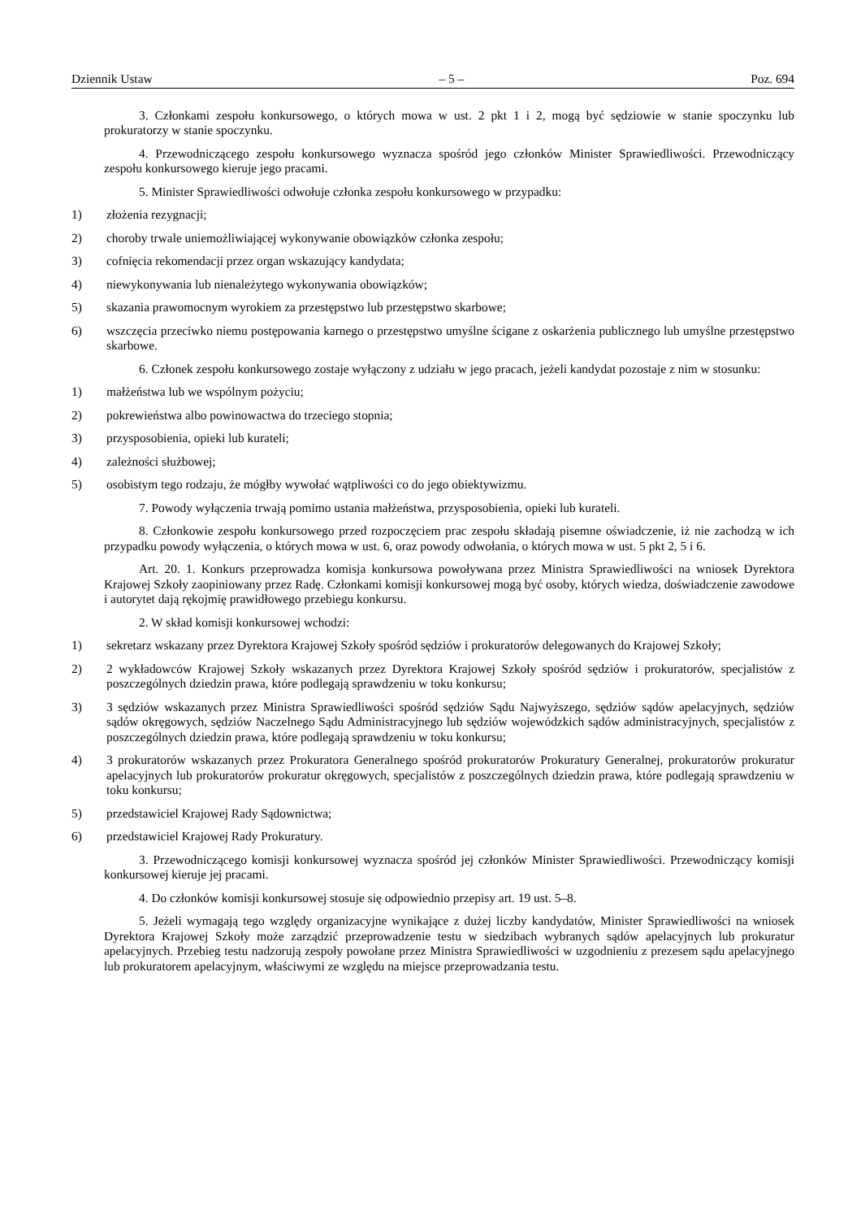Dziennik Ustaw – 5 – Poz. 694
3. Członkami zespołu konkursowego, o których mowa w ust. 2 pkt 1 i 2, mogą być sędziowie w stanie spoczynku lub prokuratorzy w stanie spoczynku.
4. Przewodniczącego zespołu konkursowego wyznacza spośród jego członków Minister Sprawiedliwości. Przewodniczący zespołu konkursowego kieruje jego pracami.
5. Minister Sprawiedliwości odwołuje członka zespołu konkursowego w przypadku:
1) złożenia rezygnacji;
2) choroby trwale uniemożliwiającej wykonywanie obowiązków członka zespołu;
3) cofnięcia rekomendacji przez organ wskazujący kandydata;
4) niewykonywania lub nienależytego wykonywania obowiązków;
5) skazania prawomocnym wyrokiem za przestępstwo lub przestępstwo skarbowe;
6) wszczęcia przeciwko niemu postępowania karnego o przestępstwo umyślne ścigane z oskarżenia publicznego lub umyślne przestępstwo skarbowe.
6. Członek zespołu konkursowego zostaje wyłączony z udziału w jego pracach, jeżeli kandydat pozostaje z nim w stosunku:
1) małżeństwa lub we wspólnym pożyciu;
2) pokrewieństwa albo powinowactwa do trzeciego stopnia;
3) przysposobienia, opieki lub kurateli;
4) zależności służbowej;
5) osobistym tego rodzaju, że mógłby wywołać wątpliwości co do jego obiektywizmu.
7. Powody wyłączenia trwają pomimo ustania małżeństwa, przysposobienia, opieki lub kurateli.
8. Członkowie zespołu konkursowego przed rozpoczęciem prac zespołu składają pisemne oświadczenie, iż nie zachodzą w ich przypadku powody wyłączenia, o których mowa w ust. 6, oraz powody odwołania, o których mowa w ust. 5 pkt 2, 5 i 6.
Art. 20. 1. Konkurs przeprowadza komisja konkursowa powoływana przez Ministra Sprawiedliwości na wniosek Dyrektora Krajowej Szkoły zaopiniowany przez Radę. Członkami komisji konkursowej mogą być osoby, których wiedza, doświadczenie zawodowe i autorytet dają rękojmię prawidłowego przebiegu konkursu.
2. W skład komisji konkursowej wchodzi:
1) sekretarz wskazany przez Dyrektora Krajowej Szkoły spośród sędziów i prokuratorów delegowanych do Krajowej Szkoły;
2) 2 wykładowców Krajowej Szkoły wskazanych przez Dyrektora Krajowej Szkoły spośród sędziów i prokuratorów, specjalistów z poszczególnych dziedzin prawa, które podlegają sprawdzeniu w toku konkursu;
3) 3 sędziów wskazanych przez Ministra Sprawiedliwości spośród sędziów Sądu Najwyższego, sędziów sądów apelacyjnych, sędziów sądów okręgowych, sędziów Naczelnego Sądu Administracyjnego lub sędziów wojewódzkich sądów administracyjnych, specjalistów z poszczególnych dziedzin prawa, które podlegają sprawdzeniu w toku konkursu;
4) 3 prokuratorów wskazanych przez Prokuratora Generalnego spośród prokuratorów Prokuratury Generalnej, prokuratorów prokuratur apelacyjnych lub prokuratorów prokuratur okręgowych, specjalistów z poszczególnych dziedzin prawa, które podlegają sprawdzeniu w toku konkursu;
5) przedstawiciel Krajowej Rady Sądownictwa;
6) przedstawiciel Krajowej Rady Prokuratury.
3. Przewodniczącego komisji konkursowej wyznacza spośród jej członków Minister Sprawiedliwości. Przewodniczący komisji konkursowej kieruje jej pracami.
4. Do członków komisji konkursowej stosuje się odpowiednio przepisy art. 19 ust. 5–8.
5. Jeżeli wymagają tego względy organizacyjne wynikające z dużej liczby kandydatów, Minister Sprawiedliwości na wniosek Dyrektora Krajowej Szkoły może zarządzić przeprowadzenie testu w siedzibach wybranych sądów apelacyjnych lub prokuratur apelacyjnych. Przebieg testu nadzorują zespoły powołane przez Ministra Sprawiedliwości w uzgodnieniu z prezesem sądu apelacyjnego lub prokuratorem apelacyjnym, właściwymi ze względu na miejsce przeprowadzania testu.